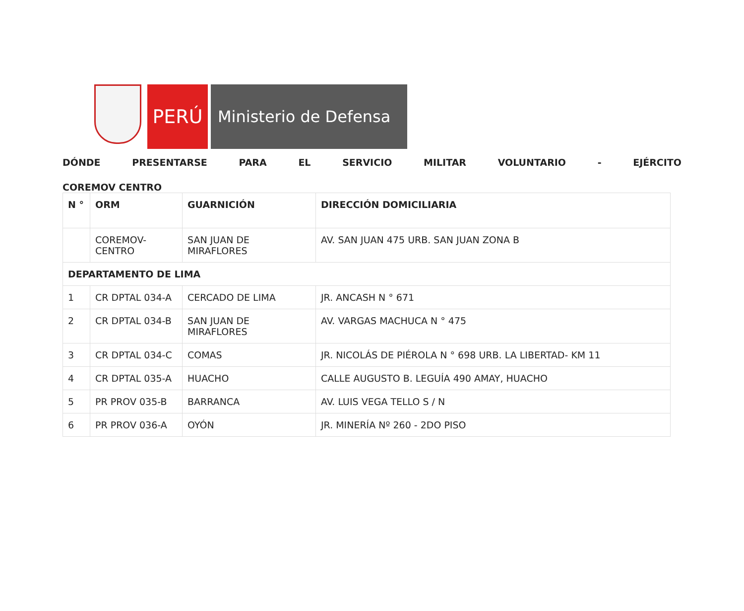PERÚ
Ministerio de Defensa
DÓNDE PRESENTARSE PARA EL SERVICIO MILITAR VOLUNTARIO - EJÉRCITO
COREMOV CENTRO
| N ° | ORM | GUARNICIÓN | DIRECCIÓN DOMICILIARIA |
| --- | --- | --- | --- |
| | COREMOV-CENTRO | SAN JUAN DE MIRAFLORES | AV. SAN JUAN 475 URB. SAN JUAN ZONA B |
| DEPARTAMENTO DE LIMA | | | |
| 1 | CR DPTAL 034-A | CERCADO DE LIMA | JR. ANCASH N ° 671 |
| 2 | CR DPTAL 034-B | SAN JUAN DE MIRAFLORES | AV. VARGAS MACHUCA N ° 475 |
| 3 | CR DPTAL 034-C | COMAS | JR. NICOLÁS DE PIÉROLA N ° 698 URB. LA LIBERTAD- KM 11 |
| 4 | CR DPTAL 035-A | HUACHO | CALLE AUGUSTO B. LEGUÍA 490 AMAY, HUACHO |
| 5 | PR PROV 035-B | BARRANCA | AV. LUIS VEGA TELLO S / N |
| 6 | PR PROV 036-A | OYÓN | JR. MINERÍA Nº 260 - 2DO PISO |